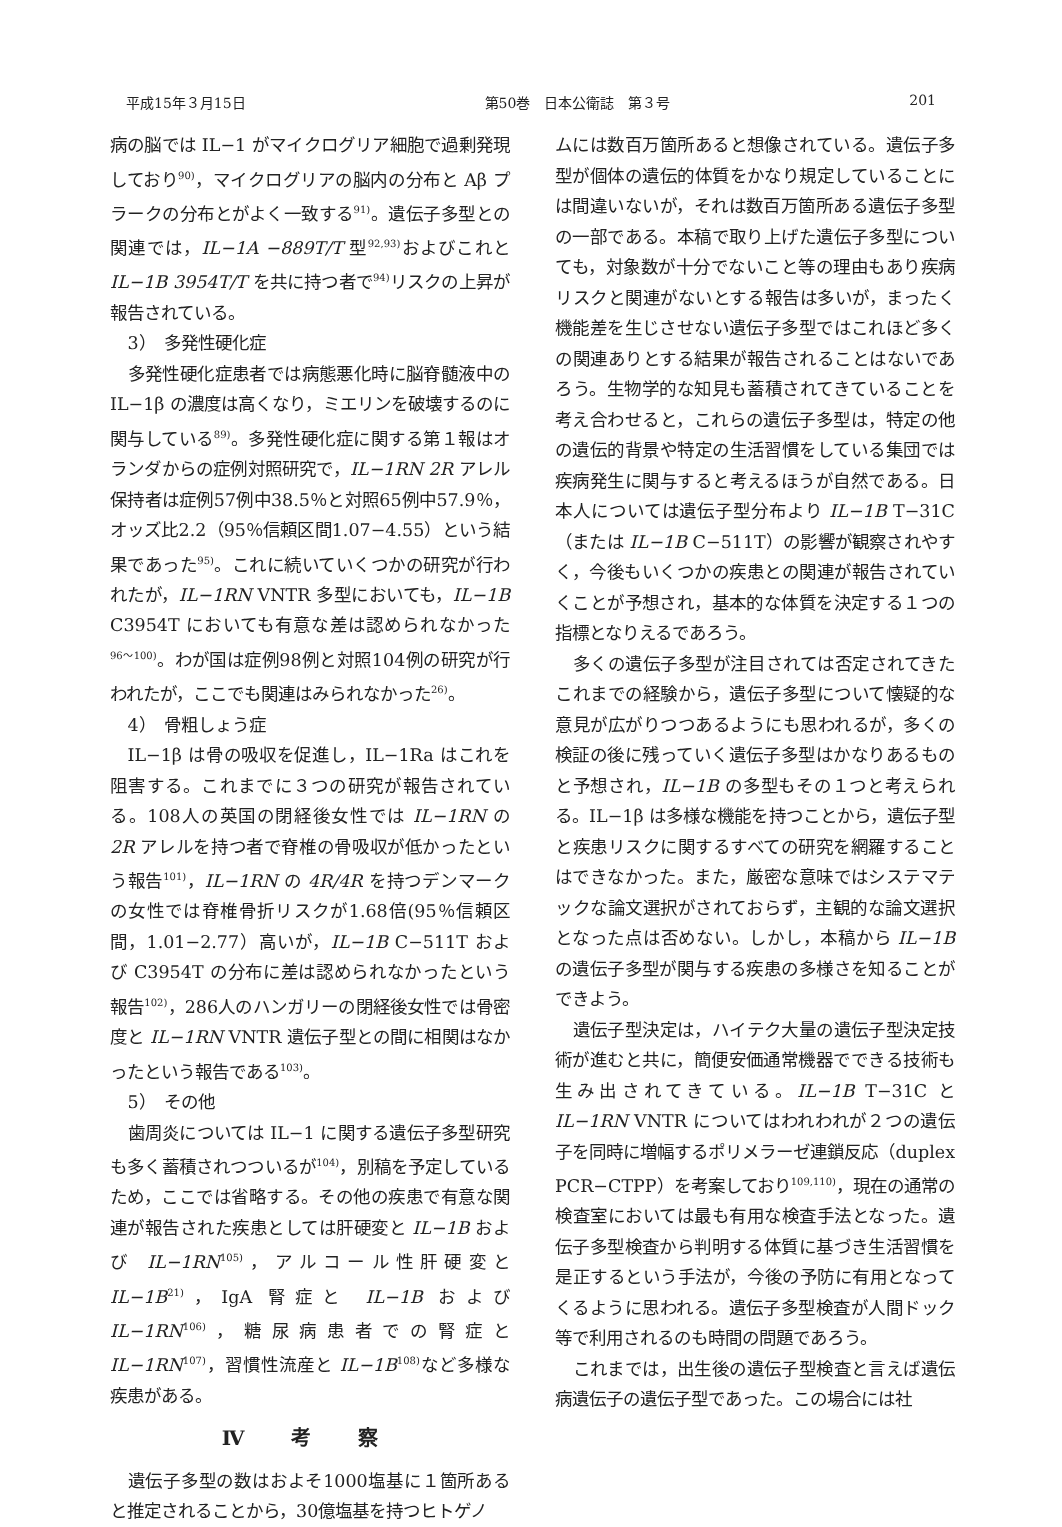平成15年３月15日 第50巻　日本公衛誌　第３号 201
病の脳では IL−1 がマイクログリア細胞で過剰発現しており<sup>90)</sup>，マイクログリアの脳内の分布と Aβ プラークの分布とがよく一致する<sup>91)</sup>。遺伝子多型との関連では，IL−1A −889T/T 型<sup>92,93)</sup>およびこれと IL−1B 3954T/T を共に持つ者で<sup>94)</sup>リスクの上昇が報告されている。
3）　多発性硬化症
多発性硬化症患者では病態悪化時に脳脊髄液中の IL−1β の濃度は高くなり，ミエリンを破壊するのに関与している<sup>89)</sup>。多発性硬化症に関する第１報はオランダからの症例対照研究で，IL−1RN 2R アレル保持者は症例57例中38.5％と対照65例中57.9％，オッズ比2.2（95％信頼区間1.07−4.55）という結果であった<sup>95)</sup>。これに続いていくつかの研究が行われたが，IL−1RN VNTR 多型においても，IL−1B C3954T においても有意な差は認められなかった<sup>96〜100)</sup>。わが国は症例98例と対照104例の研究が行われたが，ここでも関連はみられなかった<sup>26)</sup>。
4）　骨粗しょう症
IL−1β は骨の吸収を促進し，IL−1Ra はこれを阻害する。これまでに３つの研究が報告されている。108人の英国の閉経後女性では IL−1RN の 2R アレルを持つ者で脊椎の骨吸収が低かったという報告<sup>101)</sup>，IL−1RN の 4R/4R を持つデンマークの女性では脊椎骨折リスクが1.68倍(95％信頼区間，1.01−2.77）高いが，IL−1B C−511T および C3954T の分布に差は認められなかったという報告<sup>102)</sup>，286人のハンガリーの閉経後女性では骨密度と IL−1RN VNTR 遺伝子型との間に相関はなかったという報告である<sup>103)</sup>。
5）　その他
歯周炎については IL−1 に関する遺伝子多型研究も多く蓄積されつついるが<sup>104)</sup>，別稿を予定しているため，ここでは省略する。その他の疾患で有意な関連が報告された疾患としては肝硬変と IL−1B および IL−1RN<sup>105)</sup>，アルコール性肝硬変と IL−1B<sup>21)</sup>，IgA 腎症と IL−1B および IL−1RN<sup>106)</sup>，糖尿病患者での腎症と IL−1RN<sup>107)</sup>，習慣性流産と IL−1B<sup>108)</sup>など多様な疾患がある。
Ⅳ 考 察
遺伝子多型の数はおよそ1000塩基に１箇所あると推定されることから，30億塩基を持つヒトゲノ
ムには数百万箇所あると想像されている。遺伝子多型が個体の遺伝的体質をかなり規定していることには間違いないが，それは数百万箇所ある遺伝子多型の一部である。本稿で取り上げた遺伝子多型についても，対象数が十分でないこと等の理由もあり疾病リスクと関連がないとする報告は多いが，まったく機能差を生じさせない遺伝子多型ではこれほど多くの関連ありとする結果が報告されることはないであろう。生物学的な知見も蓄積されてきていることを考え合わせると，これらの遺伝子多型は，特定の他の遺伝的背景や特定の生活習慣をしている集団では疾病発生に関与すると考えるほうが自然である。日本人については遺伝子型分布より IL−1B T−31C（または IL−1B C−511T）の影響が観察されやすく，今後もいくつかの疾患との関連が報告されていくことが予想され，基本的な体質を決定する１つの指標となりえるであろう。
多くの遺伝子多型が注目されては否定されてきたこれまでの経験から，遺伝子多型について懐疑的な意見が広がりつつあるようにも思われるが，多くの検証の後に残っていく遺伝子多型はかなりあるものと予想され，IL−1B の多型もその１つと考えられる。IL−1β は多様な機能を持つことから，遺伝子型と疾患リスクに関するすべての研究を網羅することはできなかった。また，厳密な意味ではシステマテックな論文選択がされておらず，主観的な論文選択となった点は否めない。しかし，本稿から IL−1B の遺伝子多型が関与する疾患の多様さを知ることができよう。
遺伝子型決定は，ハイテク大量の遺伝子型決定技術が進むと共に，簡便安価通常機器でできる技術も生み出されてきている。IL−1B T−31C と IL−1RN VNTR についてはわれわれが２つの遺伝子を同時に増幅するポリメラーゼ連鎖反応（duplex PCR−CTPP）を考案しており<sup>109,110)</sup>，現在の通常の検査室においては最も有用な検査手法となった。遺伝子多型検査から判明する体質に基づき生活習慣を是正するという手法が，今後の予防に有用となってくるように思われる。遺伝子多型検査が人間ドック等で利用されるのも時間の問題であろう。
これまでは，出生後の遺伝子型検査と言えば遺伝病遺伝子の遺伝子型であった。この場合には社